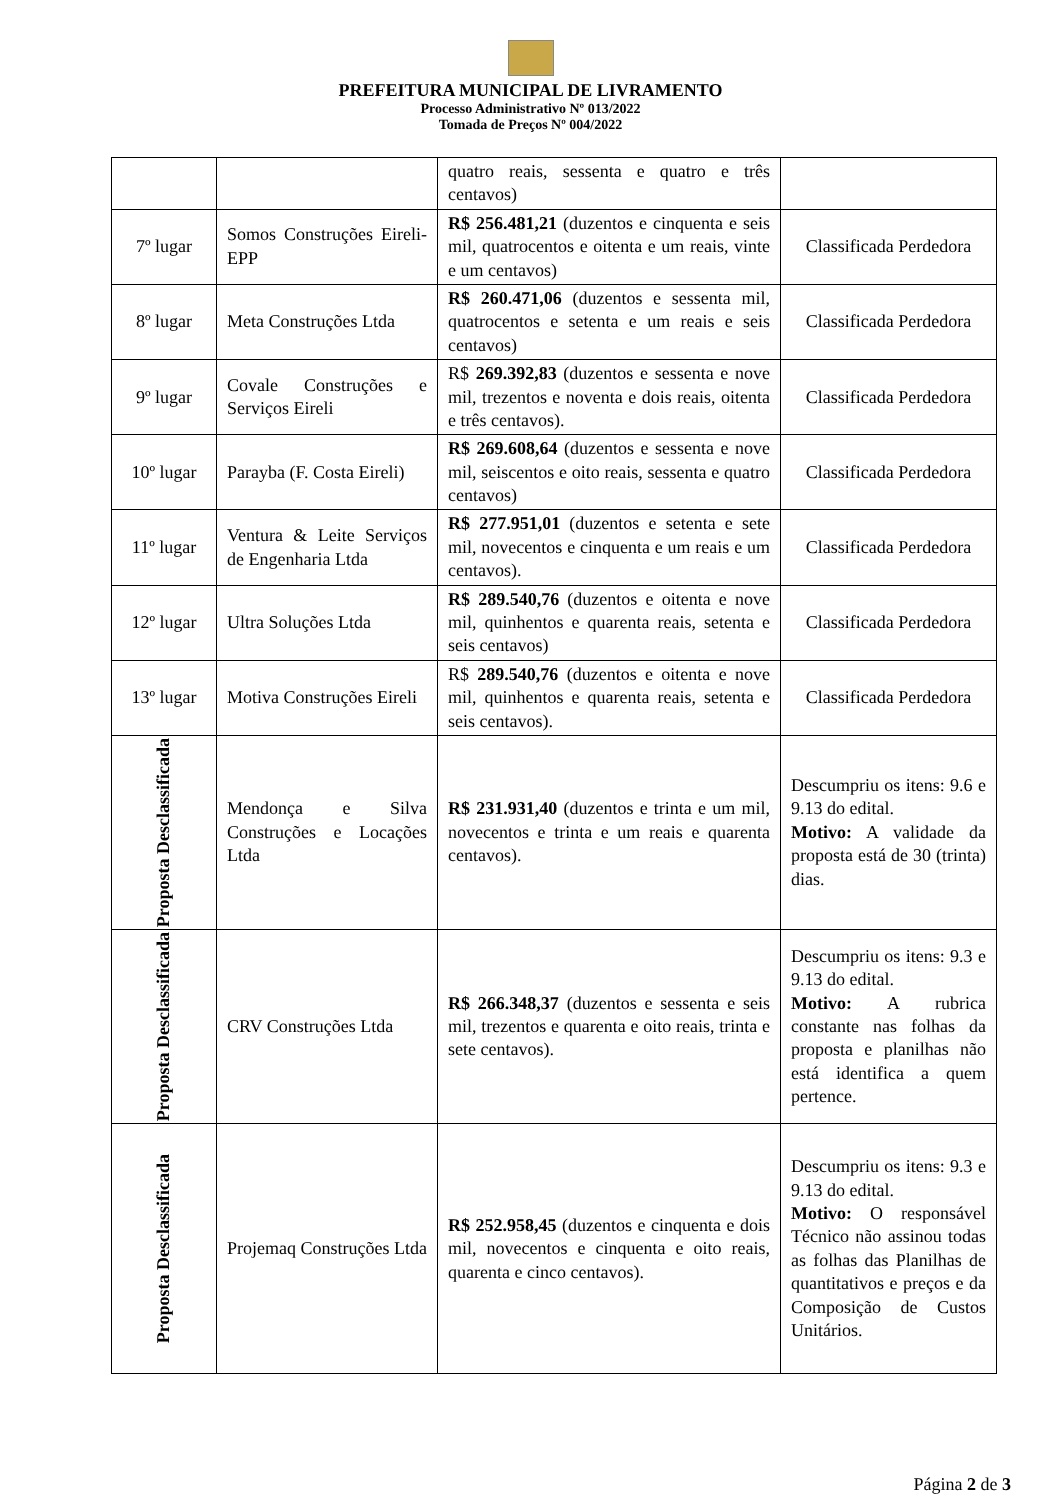PREFEITURA MUNICIPAL DE LIVRAMENTO
Processo Administrativo Nº 013/2022
Tomada de Preços Nº 004/2022
| | | quatro reais, sessenta e quatro e três centavos) | |
| 7º lugar | Somos Construções Eireli-EPP | R$ 256.481,21 (duzentos e cinquenta e seis mil, quatrocentos e oitenta e um reais, vinte e um centavos) | Classificada Perdedora |
| 8º lugar | Meta Construções Ltda | R$ 260.471,06 (duzentos e sessenta mil, quatrocentos e setenta e um reais e seis centavos) | Classificada Perdedora |
| 9º lugar | Covale Construções e Serviços Eireli | R$ 269.392,83 (duzentos e sessenta e nove mil, trezentos e noventa e dois reais, oitenta e três centavos). | Classificada Perdedora |
| 10º lugar | Parayba (F. Costa Eireli) | R$ 269.608,64 (duzentos e sessenta e nove mil, seiscentos e oito reais, sessenta e quatro centavos) | Classificada Perdedora |
| 11º lugar | Ventura & Leite Serviços de Engenharia Ltda | R$ 277.951,01 (duzentos e setenta e sete mil, novecentos e cinquenta e um reais e um centavos). | Classificada Perdedora |
| 12º lugar | Ultra Soluções Ltda | R$ 289.540,76 (duzentos e oitenta e nove mil, quinhentos e quarenta reais, setenta e seis centavos) | Classificada Perdedora |
| 13º lugar | Motiva Construções Eireli | R$ 289.540,76 (duzentos e oitenta e nove mil, quinhentos e quarenta reais, setenta e seis centavos). | Classificada Perdedora |
| Proposta Desclassificada | Mendonça e Silva Construções e Locações Ltda | R$ 231.931,40 (duzentos e trinta e um mil, novecentos e trinta e um reais e quarenta centavos). | Descumpriu os itens: 9.6 e 9.13 do edital. Motivo: A validade da proposta está de 30 (trinta) dias. |
| Proposta Desclassificada | CRV Construções Ltda | R$ 266.348,37 (duzentos e sessenta e seis mil, trezentos e quarenta e oito reais, trinta e sete centavos). | Descumpriu os itens: 9.3 e 9.13 do edital. Motivo: A rubrica constante nas folhas da proposta e planilhas não está identifica a quem pertence. |
| Proposta Desclassificada | Projemaq Construções Ltda | R$ 252.958,45 (duzentos e cinquenta e dois mil, novecentos e cinquenta e oito reais, quarenta e cinco centavos). | Descumpriu os itens: 9.3 e 9.13 do edital. Motivo: O responsável Técnico não assinou todas as folhas das Planilhas de quantitativos e preços e da Composição de Custos Unitários. |
Página 2 de 3